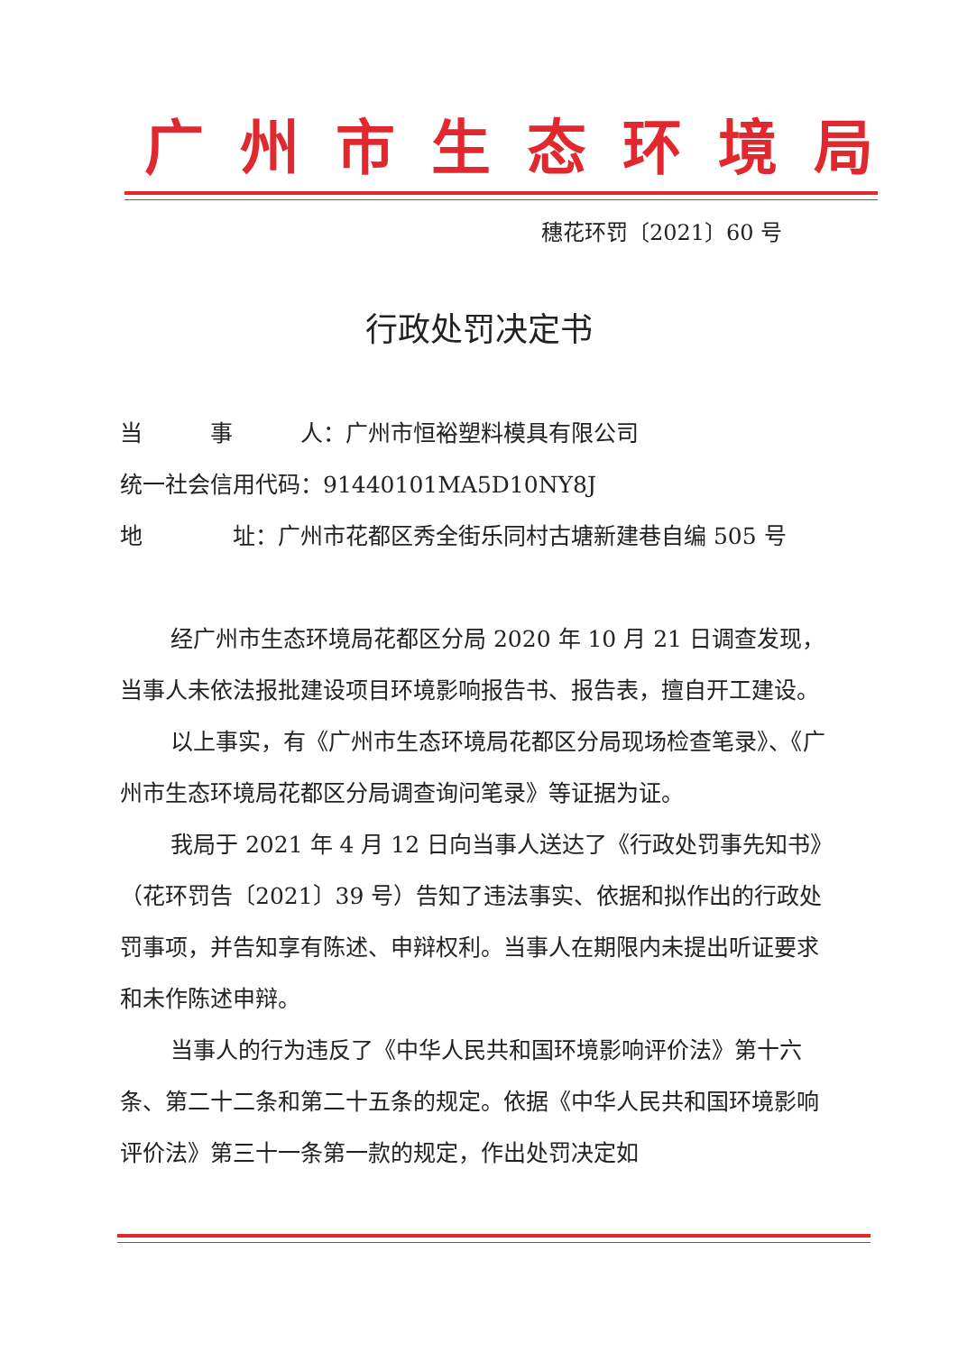广州市生态环境局
穗花环罚〔2021〕60 号
行政处罚决定书
当　　　事　　　人：广州市恒裕塑料模具有限公司
统一社会信用代码：91440101MA5D10NY8J
地　　　　址：广州市花都区秀全街乐同村古塘新建巷自编 505 号
经广州市生态环境局花都区分局 2020 年 10 月 21 日调查发现，当事人未依法报批建设项目环境影响报告书、报告表，擅自开工建设。
以上事实，有《广州市生态环境局花都区分局现场检查笔录》、《广州市生态环境局花都区分局调查询问笔录》等证据为证。
我局于 2021 年 4 月 12 日向当事人送达了《行政处罚事先知书》（花环罚告〔2021〕39 号）告知了违法事实、依据和拟作出的行政处罚事项，并告知享有陈述、申辩权利。当事人在期限内未提出听证要求和未作陈述申辩。
当事人的行为违反了《中华人民共和国环境影响评价法》第十六条、第二十二条和第二十五条的规定。依据《中华人民共和国环境影响评价法》第三十一条第一款的规定，作出处罚决定如